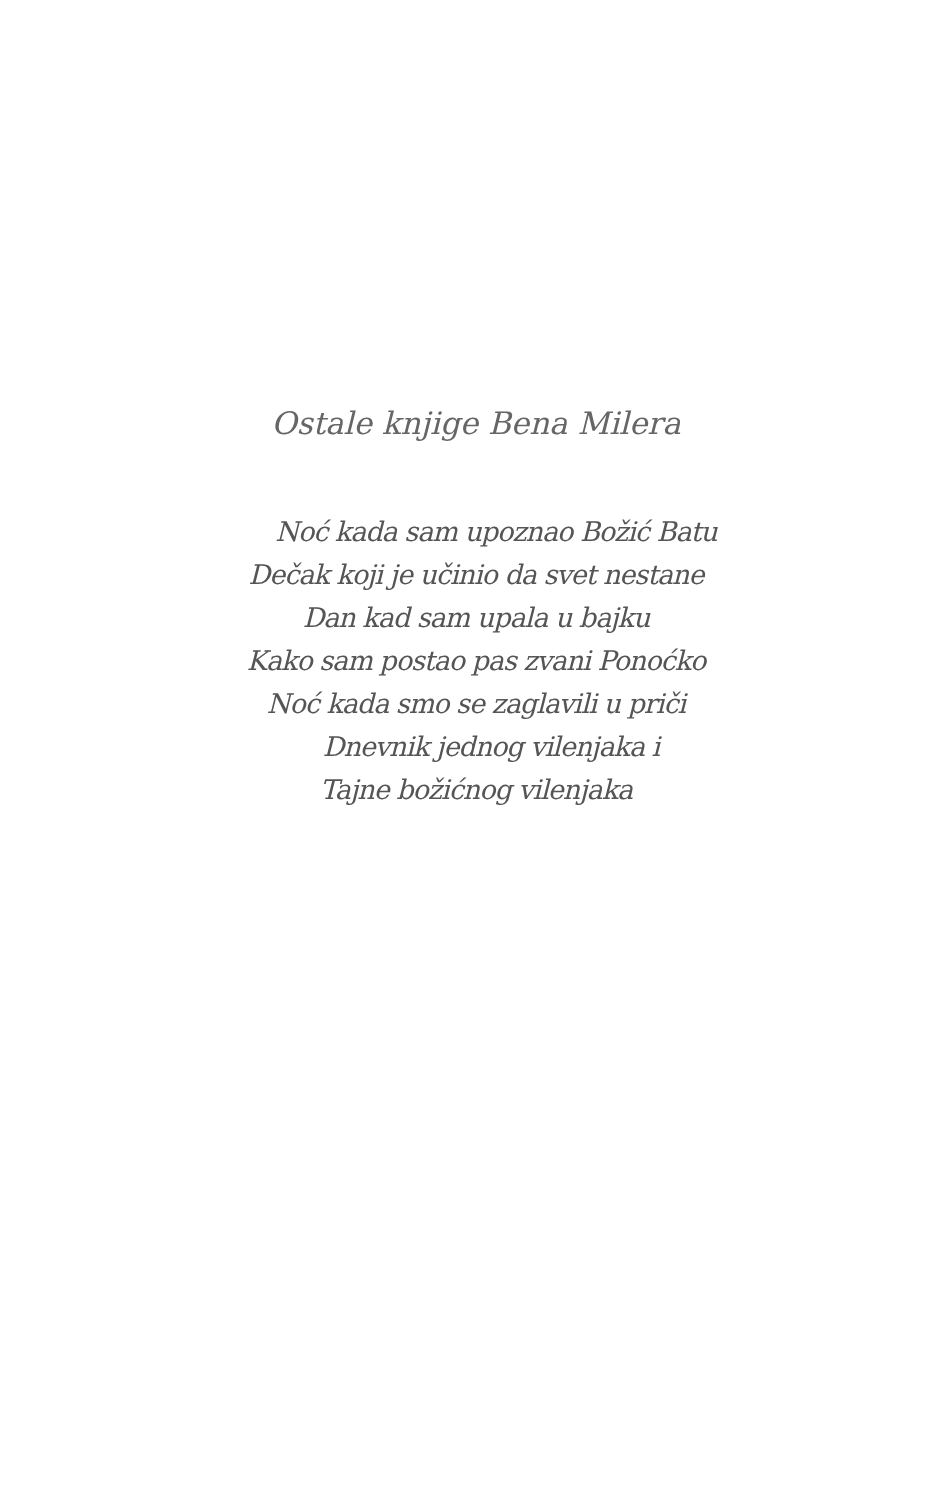Ostale knjige Bena Milera
Noć kada sam upoznao Božić Batu
Dečak koji je učinio da svet nestane
Dan kad sam upala u bajku
Kako sam postao pas zvani Ponoćko
Noć kada smo se zaglavili u priči
Dnevnik jednog vilenjaka i
Tajne božićnog vilenjaka